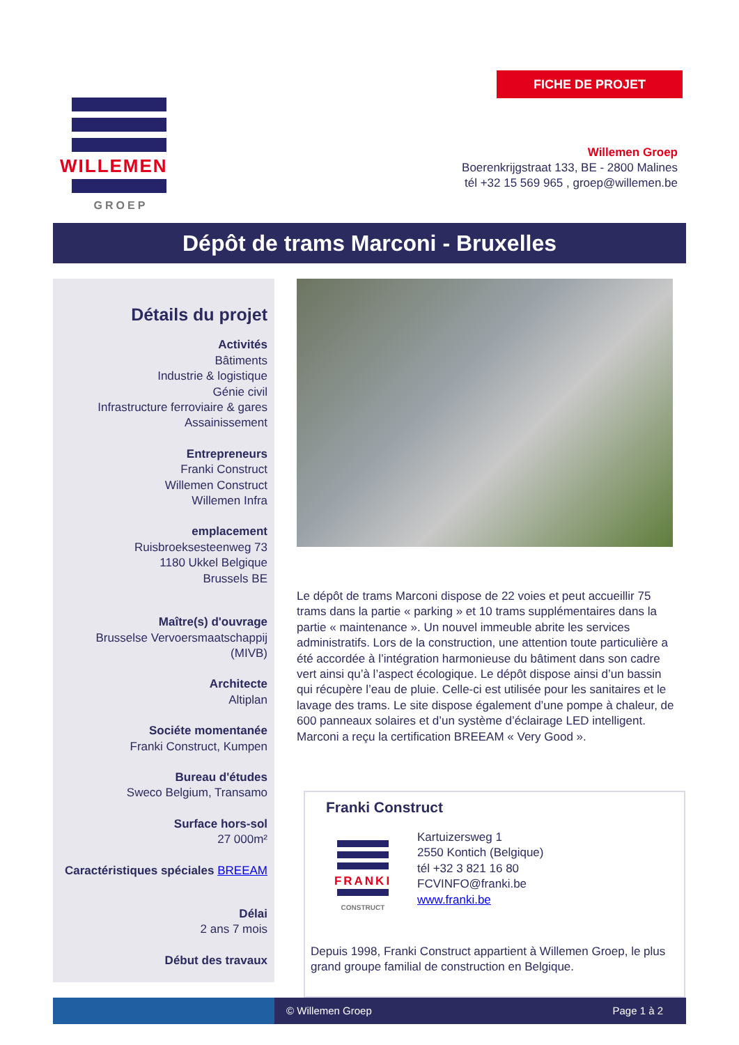FICHE DE PROJET
WILLEMEN
GROEP
Willemen Groep
Boerenkrijgstraat 133, BE - 2800 Malines
tél +32 15 569 965 , groep@willemen.be
Dépôt de trams Marconi - Bruxelles
Détails du projet
Activités
Bâtiments
Industrie & logistique
Génie civil
Infrastructure ferroviaire & gares
Assainissement
Entrepreneurs
Franki Construct
Willemen Construct
Willemen Infra
emplacement
Ruisbroeksesteenweg 73
1180 Ukkel Belgique
Brussels BE
Maître(s) d'ouvrage
Brusselse Vervoersmaatschappij
(MIVB)
Architecte
Altiplan
Sociéte momentanée
Franki Construct, Kumpen
Bureau d'études
Sweco Belgium, Transamo
Surface hors-sol
27 000m²
Caractéristiques spéciales BREEAM
Délai
2 ans 7 mois
Début des travaux
Le dépôt de trams Marconi dispose de 22 voies et peut accueillir 75 trams dans la partie « parking » et 10 trams supplémentaires dans la partie « maintenance ». Un nouvel immeuble abrite les services administratifs. Lors de la construction, une attention toute particulière a été accordée à l’intégration harmonieuse du bâtiment dans son cadre vert ainsi qu’à l’aspect écologique. Le dépôt dispose ainsi d’un bassin qui récupère l’eau de pluie. Celle-ci est utilisée pour les sanitaires et le lavage des trams. Le site dispose également d’une pompe à chaleur, de 600 panneaux solaires et d’un système d’éclairage LED intelligent. Marconi a reçu la certification BREEAM « Very Good ».
Franki Construct
FRANKI
CONSTRUCT
Kartuizersweg 1
2550 Kontich (Belgique)
tél +32 3 821 16 80
FCVINFO@franki.be
www.franki.be
Depuis 1998, Franki Construct appartient à Willemen Groep, le plus grand groupe familial de construction en Belgique.
© Willemen Groep Page 1 à 2